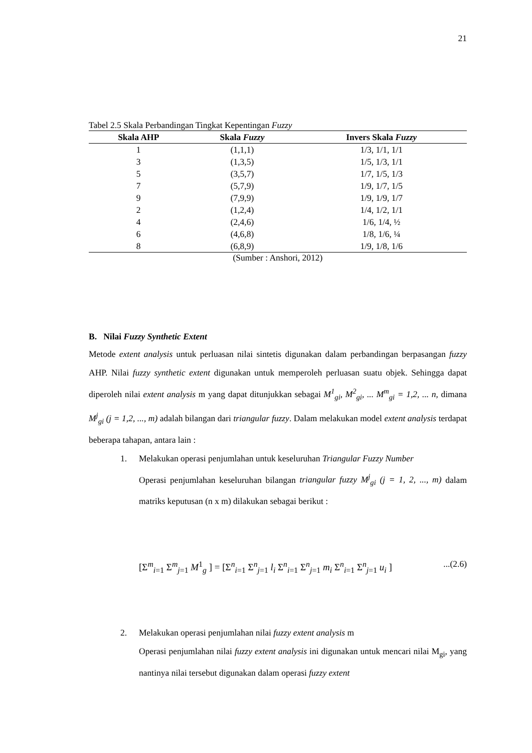21
Tabel 2.5 Skala Perbandingan Tingkat Kepentingan Fuzzy
| Skala AHP | Skala Fuzzy | Invers Skala Fuzzy |
| --- | --- | --- |
| 1 | (1,1,1) | 1/3, 1/1, 1/1 |
| 3 | (1,3,5) | 1/5, 1/3, 1/1 |
| 5 | (3,5,7) | 1/7, 1/5, 1/3 |
| 7 | (5,7,9) | 1/9, 1/7, 1/5 |
| 9 | (7,9,9) | 1/9, 1/9, 1/7 |
| 2 | (1,2,4) | 1/4, 1/2, 1/1 |
| 4 | (2,4,6) | 1/6, 1/4, ½ |
| 6 | (4,6,8) | 1/8, 1/6, ¼ |
| 8 | (6,8,9) | 1/9, 1/8, 1/6 |
(Sumber : Anshori, 2012)
B. Nilai Fuzzy Synthetic Extent
Metode extent analysis untuk perluasan nilai sintetis digunakan dalam perbandingan berpasangan fuzzy AHP. Nilai fuzzy synthetic extent digunakan untuk memperoleh perluasan suatu objek. Sehingga dapat diperoleh nilai extent analysis m yang dapat ditunjukkan sebagai M<sup>1</sup><sub>gi</sub>, M<sup>2</sup><sub>gi</sub>, ... M<sup>m</sup><sub>gi</sub> = 1,2, ... n, dimana M<sup>j</sup><sub>gi</sub> (j = 1,2, ..., m) adalah bilangan dari triangular fuzzy. Dalam melakukan model extent analysis terdapat beberapa tahapan, antara lain :
1. Melakukan operasi penjumlahan untuk keseluruhan Triangular Fuzzy Number
Operasi penjumlahan keseluruhan bilangan triangular fuzzy M<sup>j</sup><sub>gi</sub> (j = 1, 2, ..., m) dalam matriks keputusan (n x m) dilakukan sebagai berikut :
[Σ<sup>m</sup><sub>i=1</sub> Σ<sup>m</sup><sub>j=1</sub> M<sup>1</sup><sub>g</sub> ] = [Σ<sup>n</sup><sub>i=1</sub> Σ<sup>n</sup><sub>j=1</sub> l<sub>i</sub> Σ<sup>n</sup><sub>i=1</sub> Σ<sup>n</sup><sub>j=1</sub> m<sub>i</sub> Σ<sup>n</sup><sub>i=1</sub> Σ<sup>n</sup><sub>j=1</sub> u<sub>i</sub> ]...(2.6)
2. Melakukan operasi penjumlahan nilai fuzzy extent analysis m
Operasi penjumlahan nilai fuzzy extent analysis ini digunakan untuk mencari nilai M<sub>gi</sub>, yang nantinya nilai tersebut digunakan dalam operasi fuzzy extent